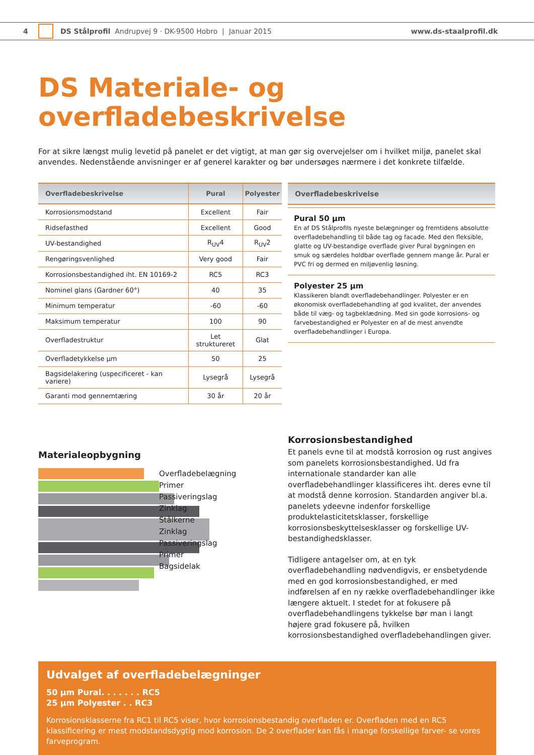4 DS Stålprofil Andrupvej 9 · DK-9500 Hobro | Januar 2015 www.ds-staalprofil.dk
DS Materiale- og overfladebeskrivelse
For at sikre længst mulig levetid på panelet er det vigtigt, at man gør sig overvejelser om i hvilket miljø, panelet skal anvendes. Nedenstående anvisninger er af generel karakter og bør undersøges nærmere i det konkrete tilfælde.
| Overfladebeskrivelse | Pural | Polyester |
| --- | --- | --- |
| Korrosionsmodstand | Excellent | Fair |
| Ridsefasthed | Excellent | Good |
| UV-bestandighed | R<sub>UV</sub>4 | R<sub>UV</sub>2 |
| Rengøringsvenlighed | Very good | Fair |
| Korrosionsbestandighed iht. EN 10169-2 | RC5 | RC3 |
| Nominel glans (Gardner 60°) | 40 | 35 |
| Minimum temperatur | -60 | -60 |
| Maksimum temperatur | 100 | 90 |
| Overfladestruktur | Let struktureret | Glat |
| Overfladetykkelse µm | 50 | 25 |
| Bagsidelakering (uspecificeret - kan variere) | Lysegrå | Lysegrå |
| Garanti mod gennemtæring | 30 år | 20 år |
Overfladebeskrivelse
Pural 50 µm
En af DS Stålprofils nyeste belægninger og fremtidens absolutte overfladebehandling til både tag og facade. Med den fleksible, glatte og UV-bestandige overflade giver Pural bygningen en smuk og særdeles holdbar overflade gennem mange år. Pural er PVC fri og dermed en miljøvenlig løsning.
Polyester 25 µm
Klassikeren blandt overfladebehandlinger. Polyester er en økonomisk overfladebehandling af god kvalitet, der anvendes både til væg- og tagbeklædning. Med sin gode korrosions- og farvebestandighed er Polyester en af de mest anvendte overfladebehandlinger i Europa.
Materialeopbygning
Overfladebelægning
Primer
Passiveringslag
Zinklag
Stålkerne
Zinklag
Passiveringslag
Primer
Bagsidelak
Korrosionsbestandighed
Et panels evne til at modstå korrosion og rust angives som panelets korrosionsbestandighed. Ud fra internationale standarder kan alle overfladebehandlinger klassificeres iht. deres evne til at modstå denne korrosion. Standarden angiver bl.a. panelets ydeevne indenfor forskellige produktelasticitetsklasser, forskellige korrosionsbeskyttelsesklasser og forskellige UV-bestandighedsklasser.
Tidligere antagelser om, at en tyk overfladebehandling nødvendigvis, er ensbetydende med en god korrosionsbestandighed, er med indførelsen af en ny række overfladebehandlinger ikke længere aktuelt. I stedet for at fokusere på overfladebehandlingens tykkelse bør man i langt højere grad fokusere på, hvilken korrosionsbestandighed overfladebehandlingen giver.
Udvalget af overfladebelægninger
50 µm Pural. . . . . . . RC5
25 µm Polyester . . RC3
Korrosionsklasserne fra RC1 til RC5 viser, hvor korrosionsbestandig overfladen er. Overfladen med en RC5 klassificering er mest modstandsdygtig mod korrosion. De 2 overflader kan fås i mange forskellige farver- se vores farveprogram.